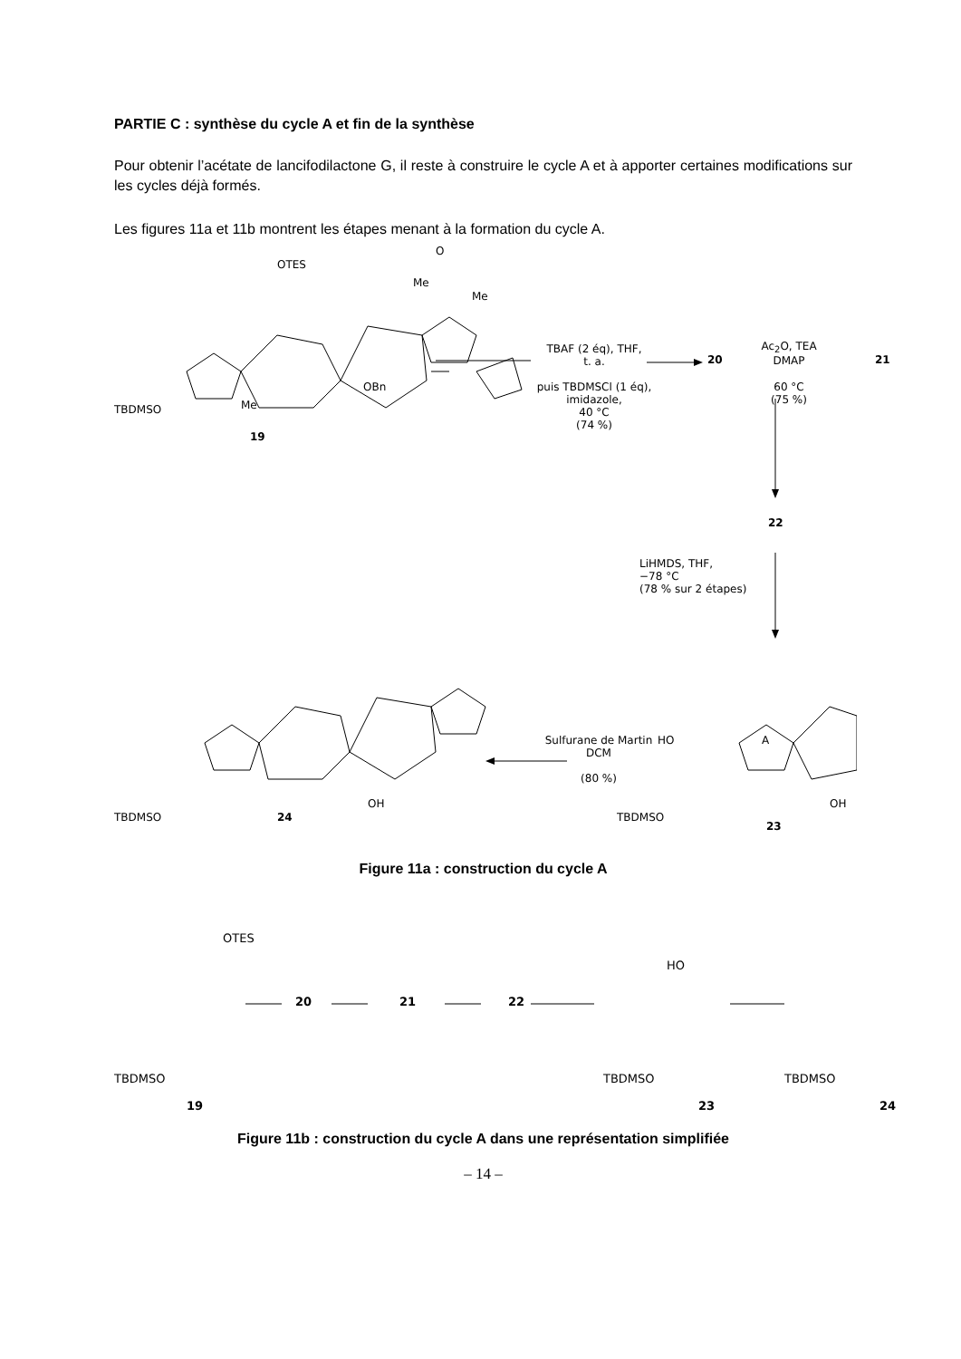PARTIE C : synthèse du cycle A et fin de la synthèse
Pour obtenir l’acétate de lancifodilactone G, il reste à construire le cycle A et à apporter certaines modifications sur les cycles déjà formés.
Les figures 11a et 11b montrent les étapes menant à la formation du cycle A.
TBDMSO Me
19
OTES
Me
Me
OBn
O
TBAF (2 éq), THF,
t. a.
puis TBDMSCl (1 éq),
imidazole,
40 °C
(74 %)
20
Ac<sub>2</sub>O, TEA
DMAP
60 °C
(75 %)
21
22
LiHMDS, THF,
−78 °C
(78 % sur 2 étapes)
Sulfurane de Martin
DCM
(80 %)
TBDMSO 24
OH
TBDMSO
HO A
23
OH
Figure 11a : construction du cycle A
TBDMSO
19
OTES
20 21 22
TBDMSO
HO
23
TBDMSO
24
Figure 11b : construction du cycle A dans une représentation simplifiée
– 14 –